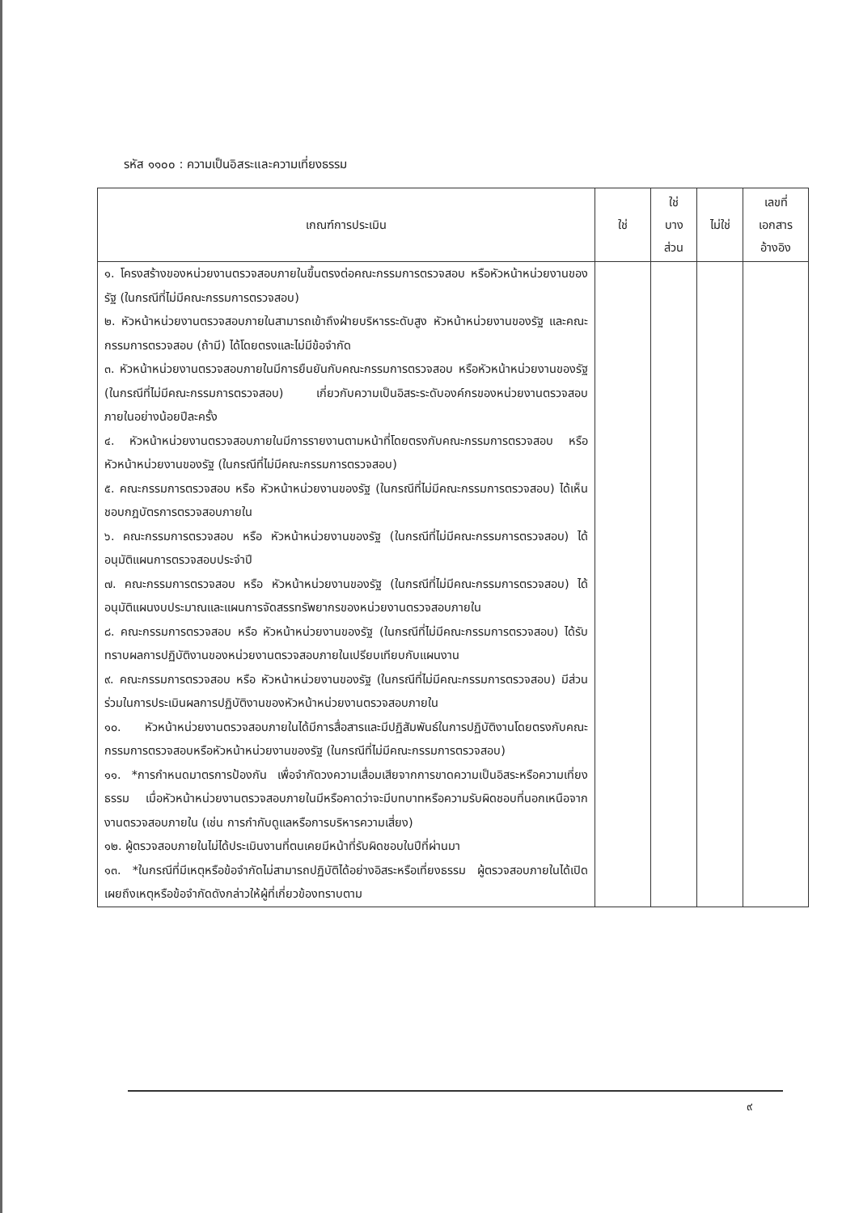รหัส ๑๑๐๐ : ความเป็นอิสระและความเที่ยงธรรม
| เกณฑ์การประเมิน | ใช่ | ใช่ บาง ส่วน | ไม่ใช่ | เลขที่ เอกสาร อ้างอิง |
| --- | --- | --- | --- | --- |
| ๑. โครงสร้างของหน่วยงานตรวจสอบภายในขึ้นตรงต่อคณะกรรมการตรวจสอบ หรือหัวหน้าหน่วยงานของรัฐ (ในกรณีที่ไม่มีคณะกรรมการตรวจสอบ) ๒. หัวหน้าหน่วยงานตรวจสอบภายในสามารถเข้าถึงฝ่ายบริหารระดับสูง หัวหน้าหน่วยงานของรัฐ และคณะกรรมการตรวจสอบ (ถ้ามี) ได้โดยตรงและไม่มีข้อจำกัด ๓. หัวหน้าหน่วยงานตรวจสอบภายในมีการยืนยันกับคณะกรรมการตรวจสอบ หรือหัวหน้าหน่วยงานของรัฐ (ในกรณีที่ไม่มีคณะกรรมการตรวจสอบ) เกี่ยวกับความเป็นอิสระระดับองค์กรของหน่วยงานตรวจสอบภายในอย่างน้อยปีละครั้ง ๔. หัวหน้าหน่วยงานตรวจสอบภายในมีการรายงานตามหน้าที่โดยตรงกับคณะกรรมการตรวจสอบ หรือ หัวหน้าหน่วยงานของรัฐ (ในกรณีที่ไม่มีคณะกรรมการตรวจสอบ) ๕. คณะกรรมการตรวจสอบ หรือ หัวหน้าหน่วยงานของรัฐ (ในกรณีที่ไม่มีคณะกรรมการตรวจสอบ) ได้เห็นชอบกฎบัตรการตรวจสอบภายใน ๖. คณะกรรมการตรวจสอบ หรือ หัวหน้าหน่วยงานของรัฐ (ในกรณีที่ไม่มีคณะกรรมการตรวจสอบ) ได้อนุมัติแผนการตรวจสอบประจำปี ๗. คณะกรรมการตรวจสอบ หรือ หัวหน้าหน่วยงานของรัฐ (ในกรณีที่ไม่มีคณะกรรมการตรวจสอบ) ได้อนุมัติแผนงบประมาณและแผนการจัดสรรทรัพยากรของหน่วยงานตรวจสอบภายใน ๘. คณะกรรมการตรวจสอบ หรือ หัวหน้าหน่วยงานของรัฐ (ในกรณีที่ไม่มีคณะกรรมการตรวจสอบ) ได้รับทราบผลการปฏิบัติงานของหน่วยงานตรวจสอบภายในเปรียบเทียบกับแผนงาน ๙. คณะกรรมการตรวจสอบ หรือ หัวหน้าหน่วยงานของรัฐ (ในกรณีที่ไม่มีคณะกรรมการตรวจสอบ) มีส่วนร่วมในการประเมินผลการปฏิบัติงานของหัวหน้าหน่วยงานตรวจสอบภายใน ๑๐. หัวหน้าหน่วยงานตรวจสอบภายในได้มีการสื่อสารและมีปฏิสัมพันธ์ในการปฏิบัติงานโดยตรงกับคณะกรรมการตรวจสอบหรือหัวหน้าหน่วยงานของรัฐ (ในกรณีที่ไม่มีคณะกรรมการตรวจสอบ) ๑๑. *การกำหนดมาตรการป้องกัน เพื่อจำกัดวงความเสื่อมเสียจากการขาดความเป็นอิสระหรือความเที่ยงธรรม เมื่อหัวหน้าหน่วยงานตรวจสอบภายในมีหรือคาดว่าจะมีบทบาทหรือความรับผิดชอบที่นอกเหนือจากงานตรวจสอบภายใน (เช่น การกำกับดูแลหรือการบริหารความเสี่ยง) ๑๒. ผู้ตรวจสอบภายในไม่ได้ประเมินงานที่ตนเคยมีหน้าที่รับผิดชอบในปีที่ผ่านมา ๑๓. *ในกรณีที่มีเหตุหรือข้อจำกัดไม่สามารถปฏิบัติได้อย่างอิสระหรือเที่ยงธรรม ผู้ตรวจสอบภายในได้เปิดเผยถึงเหตุหรือข้อจำกัดดังกล่าวให้ผู้ที่เกี่ยวข้องทราบตาม | | | | |
๙